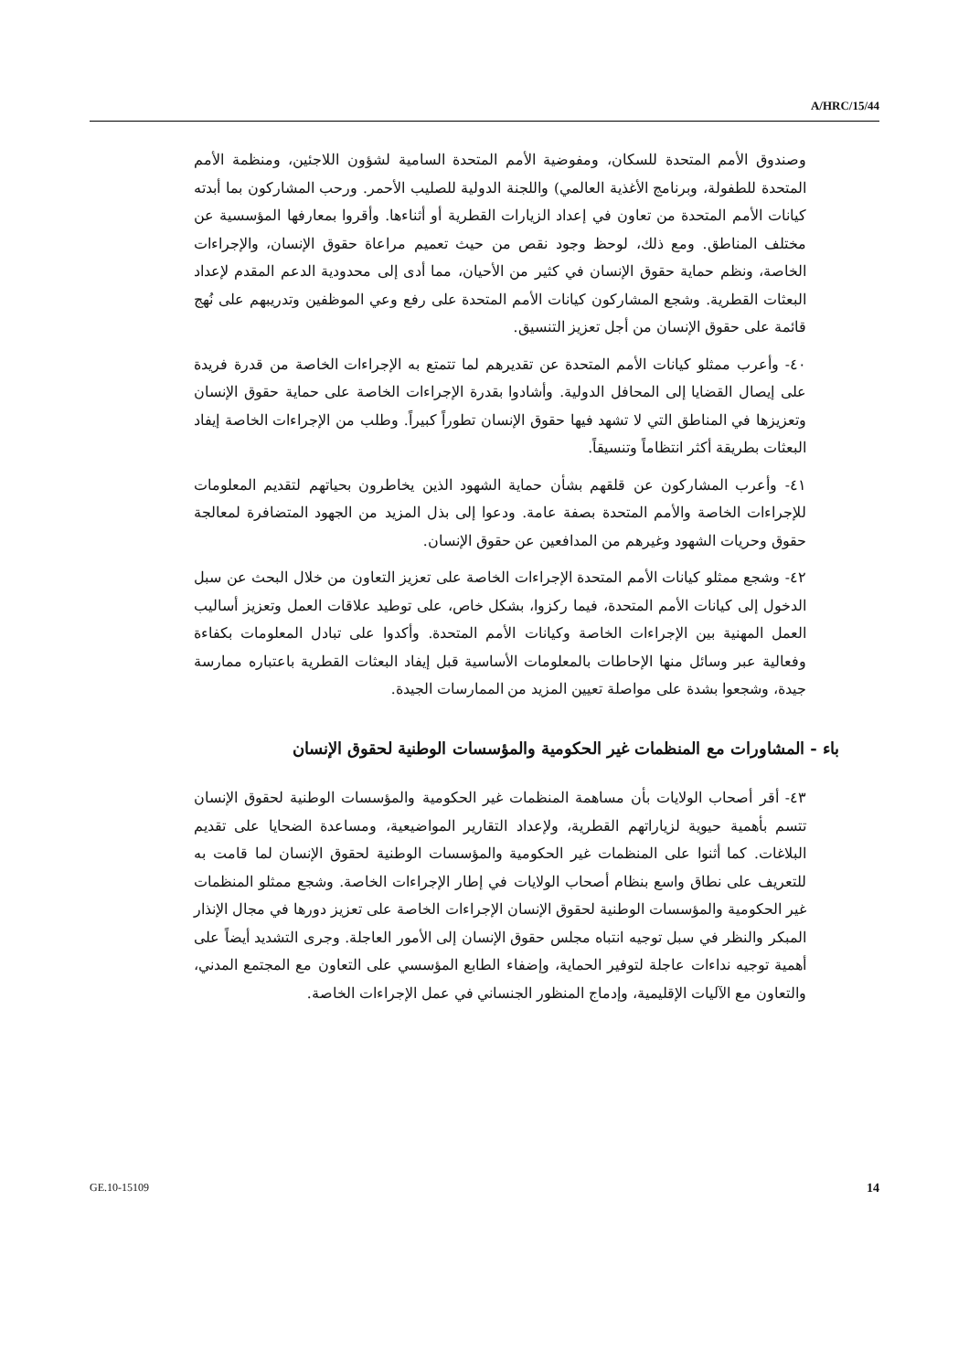A/HRC/15/44
وصندوق الأمم المتحدة للسكان، ومفوضية الأمم المتحدة السامية لشؤون اللاجئين، ومنظمة الأمم المتحدة للطفولة، وبرنامج الأغذية العالمي) واللجنة الدولية للصليب الأحمر. ورحب المشاركون بما أبدته كيانات الأمم المتحدة من تعاون في إعداد الزيارات القطرية أو أثناءها. وأقروا بمعارفها المؤسسية عن مختلف المناطق. ومع ذلك، لوحظ وجود نقص من حيث تعميم مراعاة حقوق الإنسان، والإجراءات الخاصة، ونظم حماية حقوق الإنسان في كثير من الأحيان، مما أدى إلى محدودية الدعم المقدم لإعداد البعثات القطرية. وشجع المشاركون كيانات الأمم المتحدة على رفع وعي الموظفين وتدريبهم على نُهج قائمة على حقوق الإنسان من أجل تعزيز التنسيق.
٤٠- وأعرب ممثلو كيانات الأمم المتحدة عن تقديرهم لما تتمتع به الإجراءات الخاصة من قدرة فريدة على إيصال القضايا إلى المحافل الدولية. وأشادوا بقدرة الإجراءات الخاصة على حماية حقوق الإنسان وتعزيزها في المناطق التي لا تشهد فيها حقوق الإنسان تطوراً كبيراً. وطلب من الإجراءات الخاصة إيفاد البعثات بطريقة أكثر انتظاماً وتنسيقاً.
٤١- وأعرب المشاركون عن قلقهم بشأن حماية الشهود الذين يخاطرون بحياتهم لتقديم المعلومات للإجراءات الخاصة والأمم المتحدة بصفة عامة. ودعوا إلى بذل المزيد من الجهود المتضافرة لمعالجة حقوق وحريات الشهود وغيرهم من المدافعين عن حقوق الإنسان.
٤٢- وشجع ممثلو كيانات الأمم المتحدة الإجراءات الخاصة على تعزيز التعاون من خلال البحث عن سبل الدخول إلى كيانات الأمم المتحدة، فيما ركزوا، بشكل خاص، على توطيد علاقات العمل وتعزيز أساليب العمل المهنية بين الإجراءات الخاصة وكيانات الأمم المتحدة. وأكدوا على تبادل المعلومات بكفاءة وفعالية عبر وسائل منها الإحاطات بالمعلومات الأساسية قبل إيفاد البعثات القطرية باعتباره ممارسة جيدة، وشجعوا بشدة على مواصلة تعيين المزيد من الممارسات الجيدة.
باء - المشاورات مع المنظمات غير الحكومية والمؤسسات الوطنية لحقوق الإنسان
٤٣- أقر أصحاب الولايات بأن مساهمة المنظمات غير الحكومية والمؤسسات الوطنية لحقوق الإنسان تتسم بأهمية حيوية لزياراتهم القطرية، ولإعداد التقارير المواضيعية، ومساعدة الضحايا على تقديم البلاغات. كما أثنوا على المنظمات غير الحكومية والمؤسسات الوطنية لحقوق الإنسان لما قامت به للتعريف على نطاق واسع بنظام أصحاب الولايات في إطار الإجراءات الخاصة. وشجع ممثلو المنظمات غير الحكومية والمؤسسات الوطنية لحقوق الإنسان الإجراءات الخاصة على تعزيز دورها في مجال الإنذار المبكر والنظر في سبل توجيه انتباه مجلس حقوق الإنسان إلى الأمور العاجلة. وجرى التشديد أيضاً على أهمية توجيه نداءات عاجلة لتوفير الحماية، وإضفاء الطابع المؤسسي على التعاون مع المجتمع المدني، والتعاون مع الآليات الإقليمية، وإدماج المنظور الجنساني في عمل الإجراءات الخاصة.
GE.10-15109 14